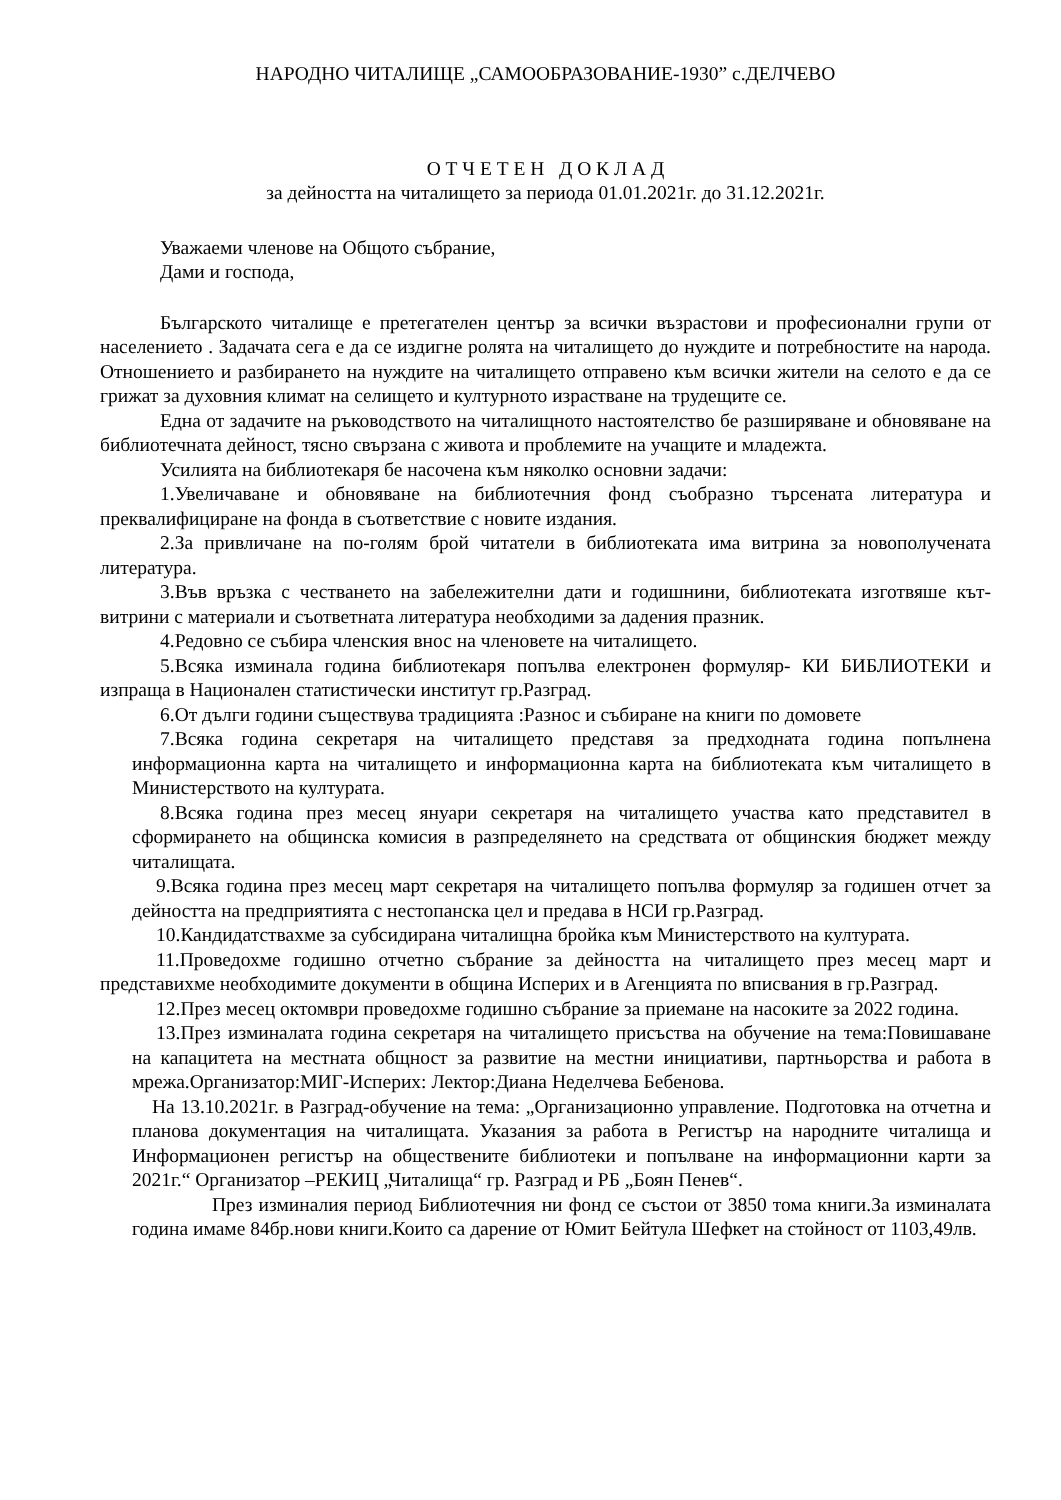НАРОДНО ЧИТАЛИЩЕ „САМООБРАЗОВАНИЕ-1930” с.ДЕЛЧЕВО
О Т Ч Е Т Е Н Д О К Л А Д
за дейността на читалището за периода 01.01.2021г. до 31.12.2021г.
Уважаеми членове на Общото събрание,
Дами и господа,
Българското читалище е претегателен център за всички възрастови и професионални групи от населението . Задачата сега е да се издигне ролята на читалището до нуждите и потребностите на народа. Отношението и разбирането на нуждите на читалището отправено към всички жители на селото е да се грижат за духовния климат на селището и културното израстване на трудещите се.
Една от задачите на ръководството на читалищното настоятелство бе разширяване и обновяване на библиотечната дейност, тясно свързана с живота и проблемите на учащите и младежта.
Усилията на библиотекаря бе насочена към няколко основни задачи:
1.Увеличаване и обновяване на библиотечния фонд съобразно търсената литература и преквалифициране на фонда в съответствие с новите издания.
2.За привличане на по-голям брой читатели в библиотеката има витрина за новополучената литература.
3.Във връзка с честването на забележителни дати и годишнини, библиотеката изготвяше кът- витрини с материали и съответната литература необходими за дадения празник.
4.Редовно се събира членския внос на членовете на читалището.
5.Всяка изминала година библиотекаря попълва електронен формуляр- КИ БИБЛИОТЕКИ и изпраща в Национален статистически институт гр.Разград.
6.От дълги години съществува традицията :Разнос и събиране на книги по домовете
7.Всяка година секретаря на читалището представя за предходната година попълнена информационна карта на читалището и информационна карта на библиотеката към читалището в Министерството на културата.
8.Всяка година през месец януари секретаря на читалището участва като представител в сформирането на общинска комисия в разпределянето на средствата от общинския бюджет между читалищата.
9.Всяка година през месец март секретаря на читалището попълва формуляр за годишен отчет за дейността на предприятията с нестопанска цел и предава в НСИ гр.Разград.
10.Кандидатствахме за субсидирана читалищна бройка към Министерството на културата.
11.Проведохме годишно отчетно събрание за дейността на читалището през месец март и представихме необходимите документи в община Исперих и в Агенцията по вписвания в гр.Разград.
12.През месец октомври проведохме годишно събрание за приемане на насоките за 2022 година.
13.През изминалата година секретаря на читалището присъства на обучение на тема:Повишаване на капацитета на местната общност за развитие на местни инициативи, партньорства и работа в мрежа.Организатор:МИГ-Исперих: Лектор:Диана Неделчева Бебенова.
На 13.10.2021г. в Разград-обучение на тема: „Организационно управление. Подготовка на отчетна и планова документация на читалищата. Указания за работа в Регистър на народните читалища и Информационен регистър на обществените библиотеки и попълване на информационни карти за 2021г.“ Организатор –РЕКИЦ „Читалища“ гр. Разград и РБ „Боян Пенев“.
През изминалия период Библиотечния ни фонд се състои от 3850 тома книги.За изминалата година имаме 84бр.нови книги.Които са дарение от Юмит Бейтула Шефкет на стойност от 1103,49лв.